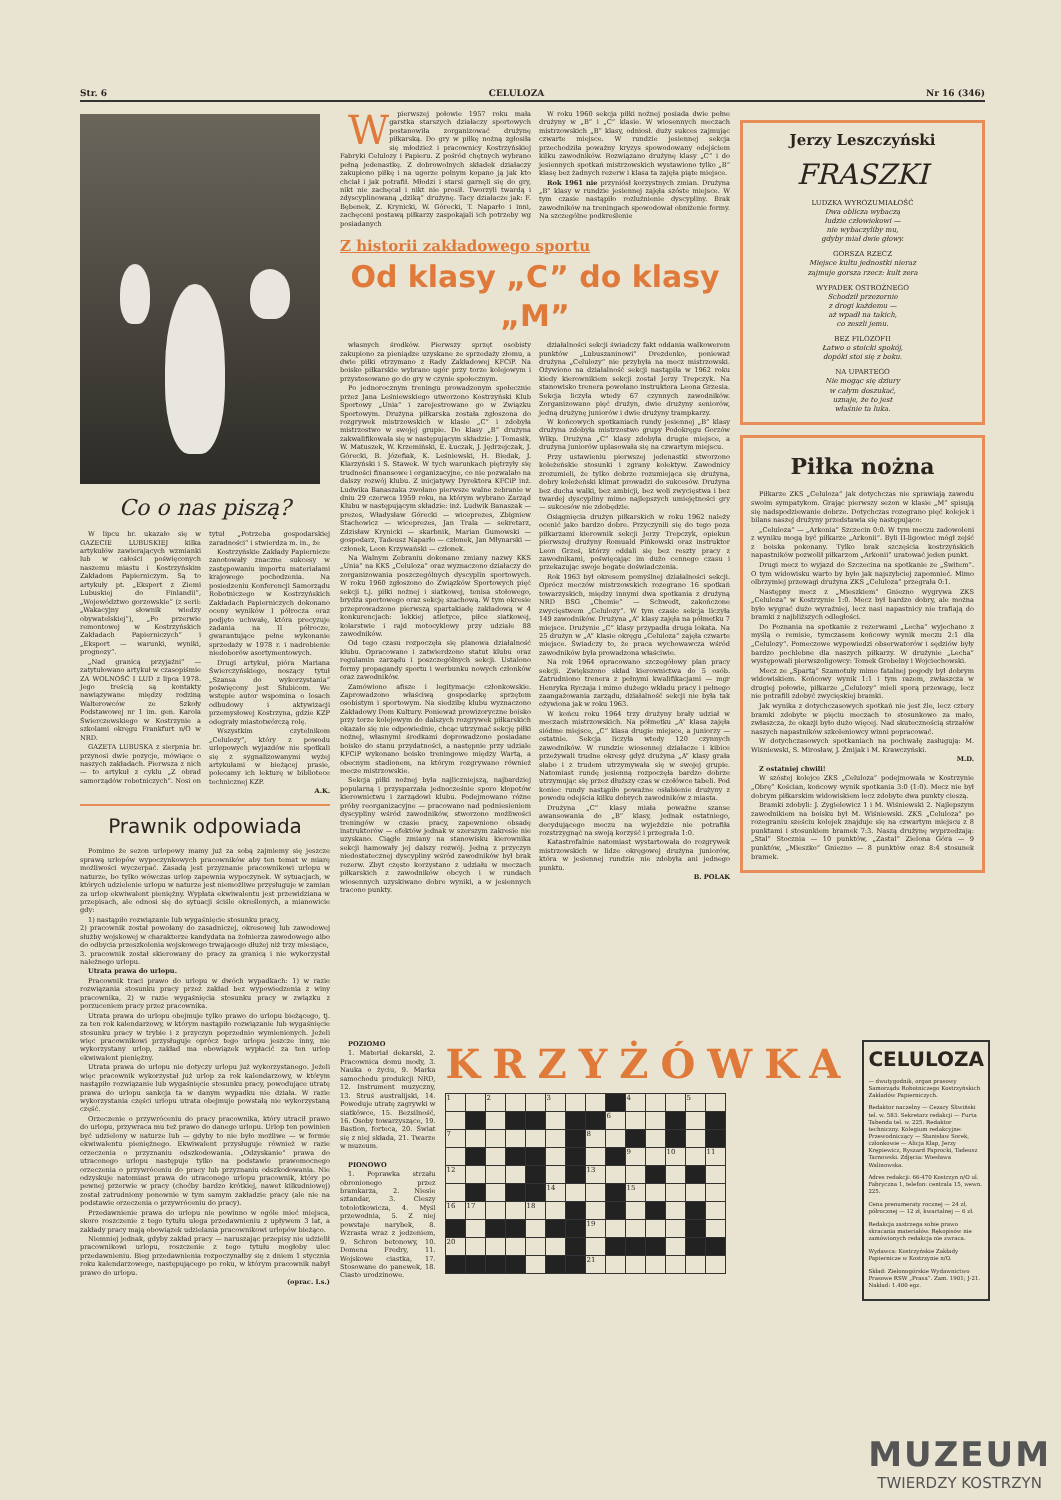Str. 6 CELULOZA Nr 16 (346)
Co o nas piszą?
W lipcu br. ukazało się w GAZECIE LUBUSKIEJ kilka artykułów zawierających wzmianki lub w całości poświęconych naszemu miastu i Kostrzyńskim Zakładom Papierniczym. Są to artykuły pt. „Eksport z Ziemi Lubuskiej do Finlandii”, „Województwo gorzowskie” (z serii: „Wakacyjny słownik wiedzy obywatelskiej”), „Po przerwie remontowej w Kostrzyńskich Zakładach Papierniczych” i „Eksport — warunki, wyniki, prognozy”.
„Nad granicą przyjaźni” — zatytułowano artykuł w czasopiśmie ZA WOLNOŚĆ I LUD z lipca 1978. Jego treścią są kontakty nawiązywane między rodziną Walterowców ze Szkoły Podstawowej nr 1 im. gen. Karola Świerczewskiego w Kostrzynie a szkolami okręgu Frankfurt n/O w NRD.
GAZETA LUBUSKA z sierpnia br. przynosi dwie pozycje, mówiące o naszych zakładach. Pierwsza z nich — to artykuł z cyklu „Z obrad samorządów robotniczych”. Nosi on tytuł „Potrzeba gospodarskiej zaradności” i stwierdza m. in., że
Kostrzyńskie Zakłady Papiernicze zanotowały znaczne sukcesy w zastępowaniu importu materiałami krajowego pochodzenia. Na posiedzeniu Konferencji Samorządu Robotniczego w Kostrzyńskich Zakładach Papierniczych dokonano oceny wyników I półrocza oraz podjęto uchwałę, która precyzuje zadania na II półrocze, gwarantujące pełne wykonanie sprzedaży w 1978 r. i nadrobienie niedoborów asortymentowych.
Drugi artykuł, pióra Mariana Świerczyńskiego, noszący tytuł „Szansa do wykorzystania” poświęcony jest Słubicom. We wstępie autor wspomina o losach odbudowy i aktywizacji przemysłowej Kostrzyna, gdzie KZP odegrały miastotwórczą rolę.
Wszystkim czytelnikom „Celulozy”, który z powodu urlopowych wyjazdów nie spotkali się z sygnalizowanymi wyżej artykułami w bieżącej prasie, polecamy ich lekturę w bibliotece technicznej KZP.
A.K.
Prawnik odpowiada
Pomimo że sezon urlopowy mamy już za sobą zajmiemy się jeszcze sprawą urlopów wypoczynkowych pracowników aby ten temat w miarę możliwości wyczerpać. Zasadą jest przyznanie pracownikowi urlopu w naturze, bo tylko wówczas urlop zapewnia wypoczynek. W sytuacjach, w których udzielenie urlopu w naturze jest niemożliwe przysługuje w zamian za urlop ekwiwalent pieniężny. Wypłata ekwiwalentu jest przewidziana w przepisach, ale odnosi się do sytuacji ściśle określonych, a mianowicie gdy:
1) nastąpiło rozwiązanie lub wygaśnięcie stosunku pracy,
2) pracownik został powołany do zasadniczej, okresowej lub zawodowej służby wojskowej w charakterze kandydata na żołnierza zawodowego albo do odbycia przeszkolenia wojskowego trwającego dłużej niż trzy miesiące,
3. pracownik został skierowany do pracy za granicą i nie wykorzystał należnego urlopu.
Utrata prawa do urlopu.
Pracownik traci prawo do urlopu w dwóch wypadkach: 1) w razie rozwiązania stosunku pracy przez zakład bez wypowiedzenia z winy pracownika, 2) w razie wygaśnięcia stosunku pracy w związku z porzuceniem pracy przez pracownika.
Utrata prawa do urlopu obejmuje tylko prawo do urlopu bieżącego, tj. za ten rok kalendarzowy, w którym nastąpiło rozwiązanie lub wygaśnięcie stosunku pracy w trybie i z przyczyn poprzednio wymienionych. Jeżeli więc pracownikowi przysługuje oprócz tego urlopu jeszcze inny, nie wykorzystany urlop, zakład ma obowiązek wypłacić za ten urlop ekwiwalent pieniężny.
Utrata prawa do urlopu nie dotyczy urlopu już wykorzystanego. Jeżeli więc pracownik wykorzystał już urlop za rok kalendarzowy, w którym nastąpiło rozwiązanie lub wygaśnięcie stosunku pracy, powodujące utratę prawa do urlopu sankcja ta w danym wypadku nie działa. W razie wykorzystania części urlopu utrata obejmuje powstałą nie wykorzystaną część.
Orzeczenie o przywróceniu do pracy pracownika, który utracił prawo do urlopu, przywraca mu też prawo do danego urlopu. Urlop ten powinien być udzielony w naturze lub — gdyby to nie było możliwe — w formie ekwiwalentu pieniężnego. Ekwiwalent przysługuje również w razie orzeczenia o przyznaniu odszkodowania. „Odzyskanie” prawa do utraconego urlopu następuje tylko na podstawie prawomocnego orzeczenia o przywróceniu do pracy lub przyznaniu odszkodowania. Nie odzyskuje natomiast prawa do utraconego urlopu pracownik, który po pewnej przerwie w pracy (choćby bardzo krótkiej, nawet kilkudniowej) został zatrudniony ponownie w tym samym zakładzie pracy (ale nie na podstawie orzeczenia o przywróceniu do pracy).
Przedawnienie prawa do urlopu nie powinno w ogóle mieć miejsca, skoro roszczenie z tego tytułu ulega przedawnieniu z upływem 3 lat, a zakłady pracy mają obowiązek udzielania pracownikowi urlopów bieżąco.
Niemniej jednak, gdyby zakład pracy — naruszając przepisy nie udzielił pracownikowi urlopu, roszczenie z tego tytułu mogłoby ulec przedawnieniu. Bieg przedawnienia rozpoczynałby się z dniem 1 stycznia roku kalendarzowego, następującego po roku, w którym pracownik nabył prawo do urlopu.
(oprac. I.s.)
W pierwszej połowie 1957 roku mała garstka starszych działaczy sportowych postanowiła zorganizować drużynę piłkarską. Do gry w piłkę nożną zgłosiła się młodzież i pracownicy Kostrzyńskiej Fabryki Celulozy i Papieru. Z pośród chętnych wybrano pełną jedenastkę. Z dobrowolnych składek działaczy zakupiono piłkę i na ugorze polnym kopano ją jak kto chciał i jak potrafił. Młodzi i starsi garnęli się do gry, nikt nie zachęcał i nikt nie prosił. Tworzyli twardą i zdyscyplinowaną „dziką” drużynę. Tacy działacze jak: F. Bębenek, Z. Krynicki, W. Górecki, T. Naparło i inni, zachęceni postawą piłkarzy zaspokajali ich potrzeby wg posiadanych
W roku 1960 sekcja piłki nożnej posiada dwie pełne drużyny w „B” i „C” klasie. W wiosennych meczach mistrzowskich „B” klasy, odniosł. duży sukces zajmując czwarte miejsce. W rundzie jesiennej sekcja przechodziła poważny kryzys spowodowany odejściem kilku zawodników. Rozwiązano drużynę klasy „C” i do jesiennych spotkań mistrzowskich wystawiono tylko „B” klasę bez żadnych rezerw i klasa ta zajęła piąte miejsce.
Rok 1961 nie przyniósł korzystnych zmian. Drużyna „B” klasy w rundzie jesiennej zajęła szóste miejsce. W tym czasie nastąpiło rozluźnienie dyscypliny. Brak zawodników na treningach spowodował obniżenie formy. Na szczególne podkreślenie
Z historii zakładowego sportu
Od klasy „C” do klasy „M”
własnych środków. Pierwszy sprzęt osobisty zakupiono za pieniądze uzyskane ze sprzedaży złomu, a dwie piłki otrzymano z Rady Zakładowej KFCiP. Na boisko piłkarskie wybrano ugór przy torze kolejowym i przystosowano go do gry w czynie społecznym.
Po jednorocznym treningu prowadzonym społecznie przez Jana Leśniewskiego utworzono Kostrzyński Klub Sportowy „Unia” i zarejestrowano go w Związku Sportowym. Drużyna piłkarska została zgłoszona do rozgrywek mistrzowskich w klasie „C” i zdobyła mistrzostwo w swojej grupie. Do klasy „B” drużyna zakwalifikowała się w następującym składzie: J. Tomasik, W. Matuszek, W. Krzemiński, E. Łuczak, J. Jędrzejczak, J. Górecki, B. Józefiak, K. Leśniewski, H. Biedak, J. Klarzyński i S. Stawek. W tych warunkach piętrzyły się trudności finansowe i organizacyjne, co nie pozwalało na dalszy rozwój klubu. Z inicjatywy Dyrektora KFCiP inż. Ludwika Banaszaka zwołano pierwsze walne zebranie w dniu 29 czerwca 1959 roku, na którym wybrano Zarząd Klubu w następującym składzie: inż. Ludwik Banaszak — prezes, Władysław Górecki — wiceprezes, Zbigniew Stachowicz — wiceprezes, Jan Trala — sekretarz, Zdzisław Krynicki — skarbnik, Marian Gumowski — gospodarz, Tadeusz Naparło — członek, Jan Młynarski — członek, Leon Krzywański — członek.
Na Walnym Zebraniu dokonano zmiany nazwy KKS „Unia” na KKS „Celuloza” oraz wyznaczono działaczy do zorganizowania poszczególnych dyscyplin sportowych. W roku 1960 zgłoszono do Związków Sportowych pięć sekcji t.j. piłki nożnej i siatkowej, tenisa stołowego, brydża sportowego oraz sekcję szachową. W tym okresie przeprowadzono pierwszą spartakiadę zakładową w 4 konkurencjach: lekkiej atletyce, piłce siatkowej, kolarstwie i rajd motocyklowy przy udziale 88 zawodników.
Od tego czasu rozpoczęła się planowa działalność klubu. Opracowano i zatwierdzono statut klubu oraz regulamin zarządu i poszczególnych sekcji. Ustalono formy propagandy sportu i werbunku nowych członków oraz zawodników.
Zamówiono afisze i legitymacje członkowskie. Zaprowadzono właściwą gospodarkę sprzętem osobistym i sportowym. Na siedzibę klubu wyznaczono Zakładowy Dom Kultury. Ponieważ prowizoryczne boisko przy torze kolejowym do dalszych rozgrywek piłkarskich okazało się nie odpowiednie, chcąc utrzymać sekcję piłki nożnej, własnymi środkami doprowadzono posiadane boisko do stanu przydatności, a następnie przy udziale KFCiP wykonano boisko treningowe między Wartą, a obecnym stadionem, na którym rozgrywano również mecze mistrzowskie.
Sekcja piłki nożnej była najliczniejszą, najbardziej popularną i przysparzała jednocześnie sporo kłopotów kierownictwu i zarządowi klubu. Podejmowano różne próby reorganizacyjne — pracowano nad podniesieniem dyscypliny wśród zawodników, stworzono możliwości treningów w czasie pracy, zapewniono obsadę instruktorów — efektów jednak w szerszym zakresie nie uzyskano. Ciągłe zmiany na stanowisku kierownika sekcji hamowały jej dalszy rozwój. Jedną z przyczyn niedostatecznej dyscypliny wśród zawodników był brak rezerw. Zbyt często korzystano z udziału w meczach piłkarskich z zawodników obcych i w rundach wiosennych uzyskiwano dobre wyniki, a w jesiennych tracono punkty.
działalności sekcji świadczy fakt oddania walkowerem punktów „Lubuszaninowi” Drezdenko, ponieważ drużyna „Celulozy” nie przybyła na mecz mistrzowski. Ożywiono na działalność sekcji nastąpiła w 1962 roku kiedy kierownikiem sekcji został Jerzy Trepczyk. Na stanowisko trenera powołano instruktora Leona Grzesia. Sekcja liczyła wtedy 67 czynnych zawodników. Zorganizowano pięć drużyn, dwie drużyny seniorów, jedną drużynę juniorów i dwie drużyny trampkarzy.
W końcowych spotkaniach rundy jesiennej „B” klasy drużyna zdobyła mistrzostwo grupy Podokręgu Gorzów Wlkp. Drużyna „C” klasy zdobyła drugie miejsce, a drużyna juniorów uplasowała się na czwartym miejscu.
Przy ustawieniu pierwszej jedenastki stworzono koleżeńskie stosunki i zgrany kolektyw. Zawodnicy zrozumieli, że tylko dobrze rozumiejąca się drużyna, dobry koleżeński klimat prowadzi do sukcesów. Drużyna bez ducha walki, bez ambicji, bez woli zwycięstwa i bez twardej dyscypliny mimo najlepszych umiejętności gry — sukcesów nie zdobędzie.
Osiągnięcia drużyn piłkarskich w roku 1962 należy ocenić jako bardzo dobre. Przyczynili się do tego poza piłkarzami kierownik sekcji Jerzy Trepczyk, opiekun pierwszej drużyny Romuald Pińkowski oraz instruktor Leon Grześ, którzy oddali się bez reszty pracy z zawodnikami, poświęcając im dużo cennego czasu i przekazując swoje bogate doświadczenia.
Rok 1963 był okresem pomyślnej działalności sekcji. Oprócz meczów mistrzowskich rozegrano 16 spotkań towarzyskich, między innymi dwa spotkania z drużyną NRD BSG „Chemie” — Schwedt, zakończone zwycięstwem „Celulozy”. W tym czasie sekcja liczyła 149 zawodników. Drużyna „A” klasy zajęła na półmetku 7 miejsce. Drużynie „C” klasy przypadła druga lokata. Na 25 drużyn w „A” klasie okręgu „Celuloza” zajęła czwarte miejsce. Świadczy to, że praca wychowawcza wśród zawodników była prowadzona właściwie.
Na rok 1964 opracowano szczegółowy plan pracy sekcji. Zwiększono skład kierownictwa do 5 osób. Zatrudniono trenera z pełnymi kwalifikacjami — mgr Henryka Ryczaja i mimo dużego wkładu pracy i pełnego zaangażowania zarządu, działalność sekcji nie była tak ożywiona jak w roku 1963.
W końcu roku 1964 trzy drużyny brały udział w meczach mistrzowskich. Na półmetku „A” klasa zajęła siódme miejsce, „C” klasa drugie miejsce, a juniorzy — ostatnie. Sekcja liczyła wtedy 120 czynnych zawodników. W rundzie wiosennej działacze i kibice przeżywali trudne okresy gdyż drużyna „A” klasy grała słabo i z trudem utrzymywała się w swojej grupie. Natomiast rundę jesienną rozpoczęła bardzo dobrze utrzymując się przez dłuższy czas w czołówce tabeli. Pod koniec rundy nastąpiło poważne osłabienie drużyny z powodu odejścia kilku dobrych zawodników z miasta.
Drużyna „C” klasy miała poważne szanse awansowania do „B” klasy, jednak ostatniego, decydującego meczu na wyjeździe nie potrafiła rozstrzygnąć na swoją korzyść i przegrała 1:0.
Katastrofalnie natomiast wystartowała do rozgrywek mistrzowskich w lidze okręgowej drużyna juniorów, która w jesiennej rundzie nie zdobyła ani jednego punktu.
B. POLAK
Jerzy Leszczyński
FRASZKI
LUDZKA WYROZUMIAŁOŚĆ
Dwa oblicza wybaczą
ludzie człowiekowi —
nie wybaczyliby mu,
gdyby miał dwie głowy.
GORSZA RZECZ
Miejsce kultu jednostki nieraz
zajmuje gorsza rzecz: kult zera
WYPADEK OSTROŻNEGO
Schodził przezornie
z drogi każdemu —
aż wpadł na takich,
co zeszli jemu.
BEZ FILOZOFII
Łatwo o stoicki spokój,
dopóki stoi się z boku.
NA UPARTEGO
Nie mogąc się dziury
w całym doszukać,
uznaje, że to jest
właśnie ta luka.
Piłka nożna
Piłkarze ZKS „Celuloza” jak dotychczas nie sprawiają zawodu swoim sympatykom. Grając pierwszy sezon w klasie „M” spisują się nadspodziewanie dobrze. Dotychczas rozegrano pięć kolejek i bilans naszej drużyny przedstawia się następująco:
„Celuloza” — „Arkonia” Szczecin 0:0. W tym meczu zadowoleni z wyniku mogą być piłkarze „Arkonii”. Byli II-ligowiec mógł zejść z boiska pokonany. Tylko brak szczęścia kostrzyńskich napastników pozwolił piłkarzom „Arkonii” uratować jeden punkt.
Drugi mecz to wyjazd do Szczecina na spotkanie ze „Świtem”. O tym widowisku warto by było jak najszybciej zapomnieć. Mimo olbrzymiej przewagi drużyna ZKS „Celuloza” przegrała 0:1.
Następny mecz z „Mieszkiem” Gniezno wygrywa ZKS „Celuloza” w Kostrzynie 1:0. Mecz był bardzo dobry, ale można było wygrać dużo wyraźniej, lecz nasi napastnicy nie trafiają do bramki z najbliższych odległości.
Do Poznania na spotkanie z rezerwami „Lecha” wyjechano z myślą o remisie, tymczasem końcowy wynik meczu 2:1 dla „Celulozy”. Pomeczowe wypowiedzi obserwatorów i sędziów były bardzo pochlebne dla naszych piłkarzy. W drużynie „Lecha” występowali pierwszoligowcy: Tomek Grobelny i Wojciechowski.
Mecz ze „Spartą” Szamotuły mimo fatalnej pogody był dobrym widowiskiem. Końcowy wynik 1:1 i tym razem, zwłaszcza w drugiej połowie, piłkarze „Celulozy” mieli sporą przewagę, lecz nie potrafili zdobyć zwycięskiej bramki.
Jak wynika z dotychczasowych spotkań nie jest źle, lecz cztery bramki zdobyte w pięciu meczach to stosunkowo za mało, zwłaszcza, że okazji było dużo więcej. Nad skutecznością strzałów naszych napastników szkoleniowcy winni popracować.
W dotychczasowych spotkaniach na pochwałę zasługują: M. Wiśniewski, S. Mirosław, J. Żmijak i M. Krawczyński.
M.D.
Z ostatniej chwili!
W szóstej kolejce ZKS „Celuloza” podejmowała w Kostrzynie „Obrę” Kościan, końcowy wynik spotkania 3:0 (1:0). Mecz nie był dobrym piłkarskim widowiskiem lecz zdobyte dwa punkty cieszą.
Bramki zdobyli: J. Zygielewicz 1 i M. Wiśniewski 2. Najlepszym zawodnikiem na boisku był M. Wiśniewski. ZKS „Celuloza” po rozegraniu sześciu kolejek znajduje się na czwartym miejscu z 8 punktami i stosunkiem bramek 7:3. Naszą drużynę wyprzedzają: „Stal” Stocznia — 10 punktów, „Zastal” Zielona Góra — 9 punktów, „Mieszko” Gniezno — 8 punktów oraz 8:4 stosunek bramek.
POZIOMO
1. Materiał dekarski, 2. Pracownica domu mody, 3. Nauka o życiu, 9. Marka samochodu produkcji NRD, 12. Instrument muzyczny, 13. Struś australijski, 14. Powoduje utratę zagrywki w siatkówce, 15. Bezsilność, 16. Osoby towarzyszące, 19. Bastion, forteca, 20. Świat się z niej składa, 21. Twarze w muzeum.
PIONOWO
1. Poprawka strzału obronionego przez bramkarza, 2. Niesie sztandar, 3. Cieszy totolotkowicza, 4. Myśl przewodnia, 5. Z niej powstaje narybek, 8. Wzrasta wraz z jedzeniem, 9. Schron betonowy, 10. Domena Fredry, 11. Wojskowe ciastka, 17. Stosowane do panewek, 18. Ciasto urodzinowe.
KRZYŻÓWKA
| 1 | | 2 | | | 3 | | | | 4 | | | 5 | |
| | | | | | | | | 6 | | | | | |
| 7 | | | | | | | 8 | | | | | | |
| | | | | | | | | | 9 | | 10 | | 11 |
| 12 | | | | | | | 13 | | | | | | |
| | | | | | 14 | | | | 15 | | | | |
| 16 | 17 | | | 18 | | | | | | | | | |
| | | | | | | | 19 | | | | | | |
| 20 | | | | | | | | | | | | | |
| | | | | | | | 21 | | | | | | |
CELULOZA
— dwutygodnik, organ prasowy Samorządu Robotniczego Kostrzyńskich Zakładów Papierniczych.
Redaktor naczelny — Cezary Śliwiński tel. w. 583. Sekretarz redakcji — Furta Tabenda tel. w. 225. Redaktor techniczny. Kolegium redakcyjne: Przewodniczący — Stanisław Sorek, członkowie — Alicja Kłap, Jerzy Krępiewicz, Ryszard Paprocki, Tadeusz Tarnowski. Zdjęcia: Wiesława Walinowska.
Adres redakcji: 66-470 Kostrzyn n/O ul. Fabryczna 1, telefon: centrala 15, wewn. 225.
Cena prenumeraty rocznej — 24 zł, półrocznej — 12 zł, kwartalnej — 6 zł.
Redakcja zastrzega sobie prawo skracania materiałów. Rękopisów nie zamówionych redakcja nie zwraca.
Wydawca: Kostrzyńskie Zakłady Papiernicze w Kostrzynie n/O.
Skład: Zielonogórskie Wydawnictwo Prasowe RSW „Prasa”. Zam. 1901; J-21. Nakład: 1.400 egz.
MUZEUM
TWIERDZY KOSTRZYN